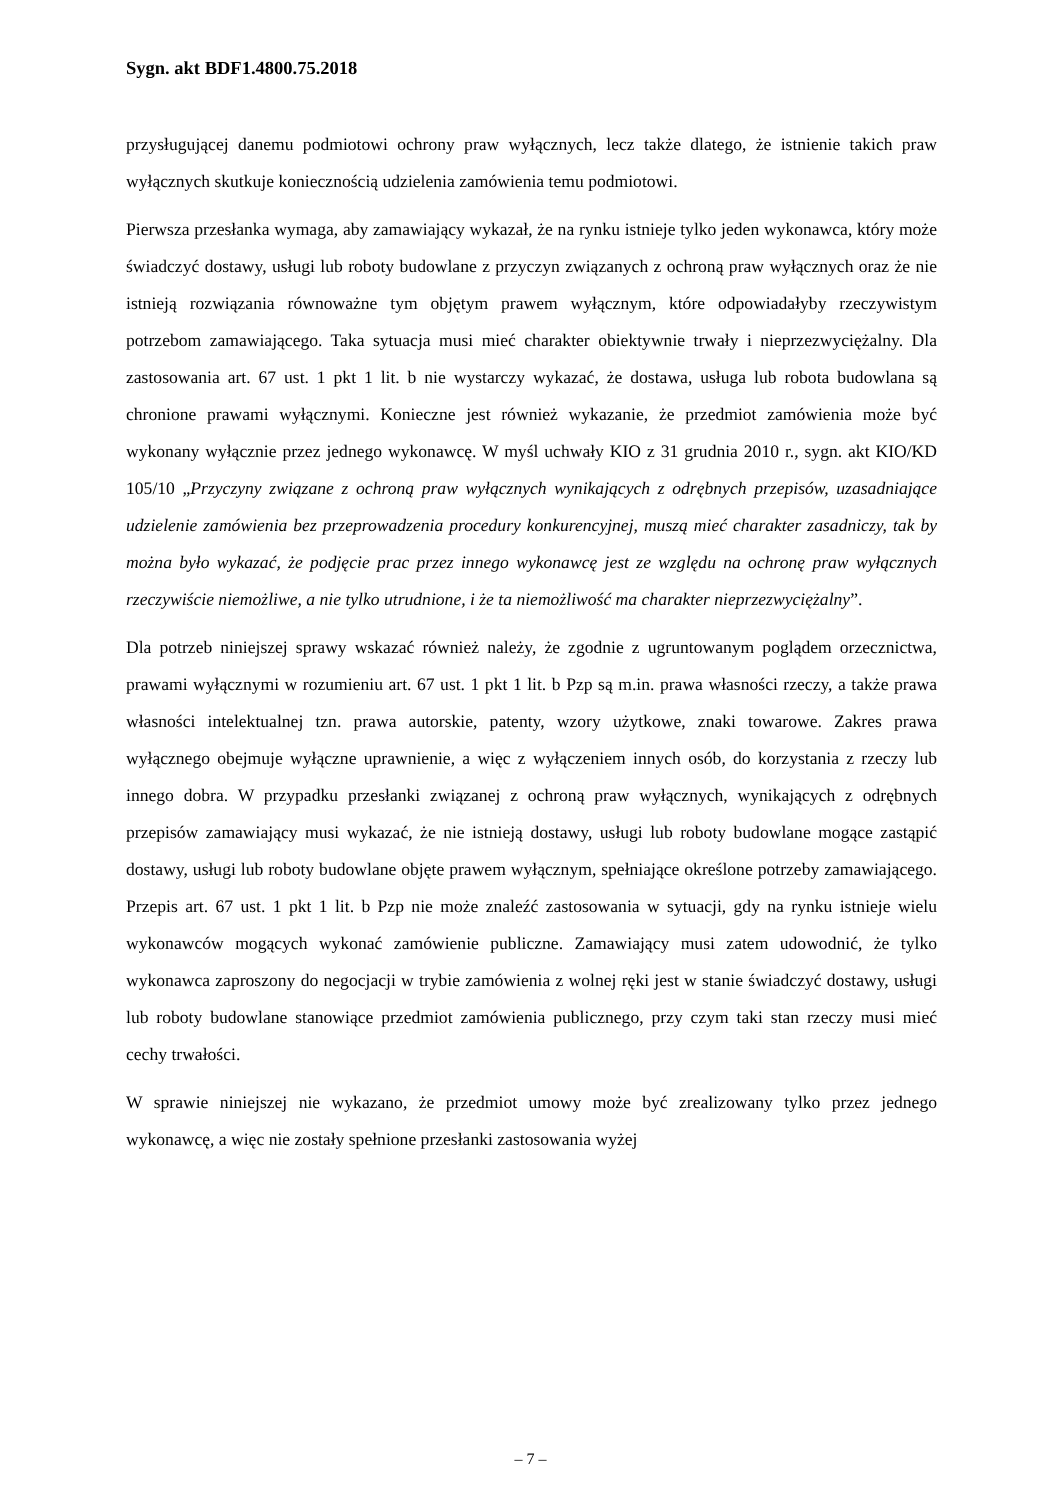Sygn. akt BDF1.4800.75.2018
przysługującej danemu podmiotowi ochrony praw wyłącznych, lecz także dlatego, że istnienie takich praw wyłącznych skutkuje koniecznością udzielenia zamówienia temu podmiotowi.
Pierwsza przesłanka wymaga, aby zamawiający wykazał, że na rynku istnieje tylko jeden wykonawca, który może świadczyć dostawy, usługi lub roboty budowlane z przyczyn związanych z ochroną praw wyłącznych oraz że nie istnieją rozwiązania równoważne tym objętym prawem wyłącznym, które odpowiadałyby rzeczywistym potrzebom zamawiającego. Taka sytuacja musi mieć charakter obiektywnie trwały i nieprzezwyciężalny. Dla zastosowania art. 67 ust. 1 pkt 1 lit. b nie wystarczy wykazać, że dostawa, usługa lub robota budowlana są chronione prawami wyłącznymi. Konieczne jest również wykazanie, że przedmiot zamówienia może być wykonany wyłącznie przez jednego wykonawcę. W myśl uchwały KIO z 31 grudnia 2010 r., sygn. akt KIO/KD 105/10 „Przyczyny związane z ochroną praw wyłącznych wynikających z odrębnych przepisów, uzasadniające udzielenie zamówienia bez przeprowadzenia procedury konkurencyjnej, muszą mieć charakter zasadniczy, tak by można było wykazać, że podjęcie prac przez innego wykonawcę jest ze względu na ochronę praw wyłącznych rzeczywiście niemożliwe, a nie tylko utrudnione, i że ta niemożliwość ma charakter nieprzezwyciężalny”.
Dla potrzeb niniejszej sprawy wskazać również należy, że zgodnie z ugruntowanym poglądem orzecznictwa, prawami wyłącznymi w rozumieniu art. 67 ust. 1 pkt 1 lit. b Pzp są m.in. prawa własności rzeczy, a także prawa własności intelektualnej tzn. prawa autorskie, patenty, wzory użytkowe, znaki towarowe. Zakres prawa wyłącznego obejmuje wyłączne uprawnienie, a więc z wyłączeniem innych osób, do korzystania z rzeczy lub innego dobra. W przypadku przesłanki związanej z ochroną praw wyłącznych, wynikających z odrębnych przepisów zamawiający musi wykazać, że nie istnieją dostawy, usługi lub roboty budowlane mogące zastąpić dostawy, usługi lub roboty budowlane objęte prawem wyłącznym, spełniające określone potrzeby zamawiającego. Przepis art. 67 ust. 1 pkt 1 lit. b Pzp nie może znaleźć zastosowania w sytuacji, gdy na rynku istnieje wielu wykonawców mogących wykonać zamówienie publiczne. Zamawiający musi zatem udowodnić, że tylko wykonawca zaproszony do negocjacji w trybie zamówienia z wolnej ręki jest w stanie świadczyć dostawy, usługi lub roboty budowlane stanowiące przedmiot zamówienia publicznego, przy czym taki stan rzeczy musi mieć cechy trwałości.
W sprawie niniejszej nie wykazano, że przedmiot umowy może być zrealizowany tylko przez jednego wykonawcę, a więc nie zostały spełnione przesłanki zastosowania wyżej
– 7 –